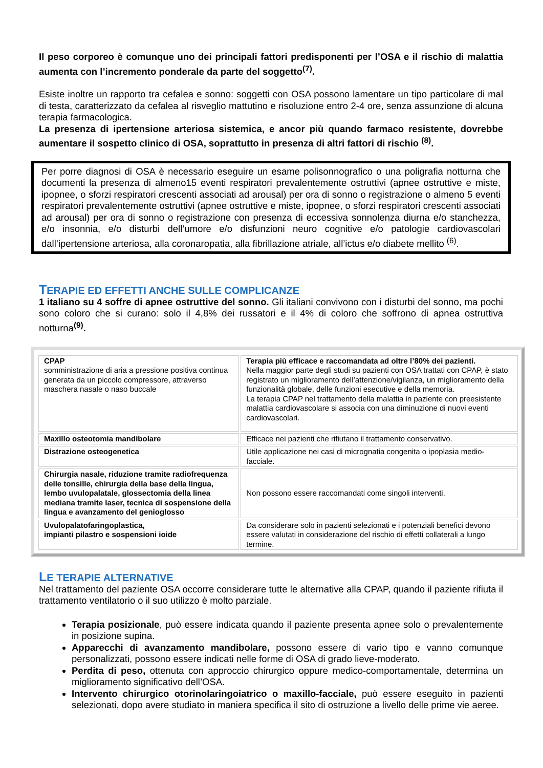Il peso corporeo è comunque uno dei principali fattori predisponenti per l’OSA e il rischio di malattia aumenta con l’incremento ponderale da parte del soggetto<sup>(7)</sup>.
Esiste inoltre un rapporto tra cefalea e sonno: soggetti con OSA possono lamentare un tipo particolare di mal di testa, caratterizzato da cefalea al risveglio mattutino e risoluzione entro 2-4 ore, senza assunzione di alcuna terapia farmacologica.
La presenza di ipertensione arteriosa sistemica, e ancor più quando farmaco resistente, dovrebbe aumentare il sospetto clinico di OSA, soprattutto in presenza di altri fattori di rischio <sup>(8)</sup>.
Per porre diagnosi di OSA è necessario eseguire un esame polisonnografico o una poligrafia notturna che documenti la presenza di almeno15 eventi respiratori prevalentemente ostruttivi (apnee ostruttive e miste, ipopnee, o sforzi respiratori crescenti associati ad arousal) per ora di sonno o registrazione o almeno 5 eventi respiratori prevalentemente ostruttivi (apnee ostruttive e miste, ipopnee, o sforzi respiratori crescenti associati ad arousal) per ora di sonno o registrazione con presenza di eccessiva sonnolenza diurna e/o stanchezza, e/o insonnia, e/o disturbi dell’umore e/o disfunzioni neuro cognitive e/o patologie cardiovascolari dall’ipertensione arteriosa, alla coronaropatia, alla fibrillazione atriale, all’ictus e/o diabete mellito <sup>(6)</sup>.
TERAPIE ED EFFETTI ANCHE SULLE COMPLICANZE
1 italiano su 4 soffre di apnee ostruttive del sonno. Gli italiani convivono con i disturbi del sonno, ma pochi sono coloro che si curano: solo il 4,8% dei russatori e il 4% di coloro che soffrono di apnea ostruttiva notturna<sup>(9)</sup>.
| CPAP somministrazione di aria a pressione positiva continua generata da un piccolo compressore, attraverso maschera nasale o naso buccale | Terapia più efficace e raccomandata ad oltre l’80% dei pazienti. Nella maggior parte degli studi su pazienti con OSA trattati con CPAP, è stato registrato un miglioramento dell’attenzione/vigilanza, un miglioramento della funzionalità globale, delle funzioni esecutive e della memoria. La terapia CPAP nel trattamento della malattia in paziente con preesistente malattia cardiovascolare si associa con una diminuzione di nuovi eventi cardiovascolari. |
| Maxillo osteotomia mandibolare | Efficace nei pazienti che rifiutano il trattamento conservativo. |
| Distrazione osteogenetica | Utile applicazione nei casi di micrognatia congenita o ipoplasia medio-facciale. |
| Chirurgia nasale, riduzione tramite radiofrequenza delle tonsille, chirurgia della base della lingua, lembo uvulopalatale, glossectomia della linea mediana tramite laser, tecnica di sospensione della lingua e avanzamento del genioglosso | Non possono essere raccomandati come singoli interventi. |
| Uvulopalatofaringoplastica, impianti pilastro e sospensioni ioide | Da considerare solo in pazienti selezionati e i potenziali benefici devono essere valutati in considerazione del rischio di effetti collaterali a lungo termine. |
LE TERAPIE ALTERNATIVE
Nel trattamento del paziente OSA occorre considerare tutte le alternative alla CPAP, quando il paziente rifiuta il trattamento ventilatorio o il suo utilizzo è molto parziale.
Terapia posizionale, può essere indicata quando il paziente presenta apnee solo o prevalentemente in posizione supina.
Apparecchi di avanzamento mandibolare, possono essere di vario tipo e vanno comunque personalizzati, possono essere indicati nelle forme di OSA di grado lieve-moderato.
Perdita di peso, ottenuta con approccio chirurgico oppure medico-comportamentale, determina un miglioramento significativo dell’OSA.
Intervento chirurgico otorinolaringoiatrico o maxillo-facciale, può essere eseguito in pazienti selezionati, dopo avere studiato in maniera specifica il sito di ostruzione a livello delle prime vie aeree.